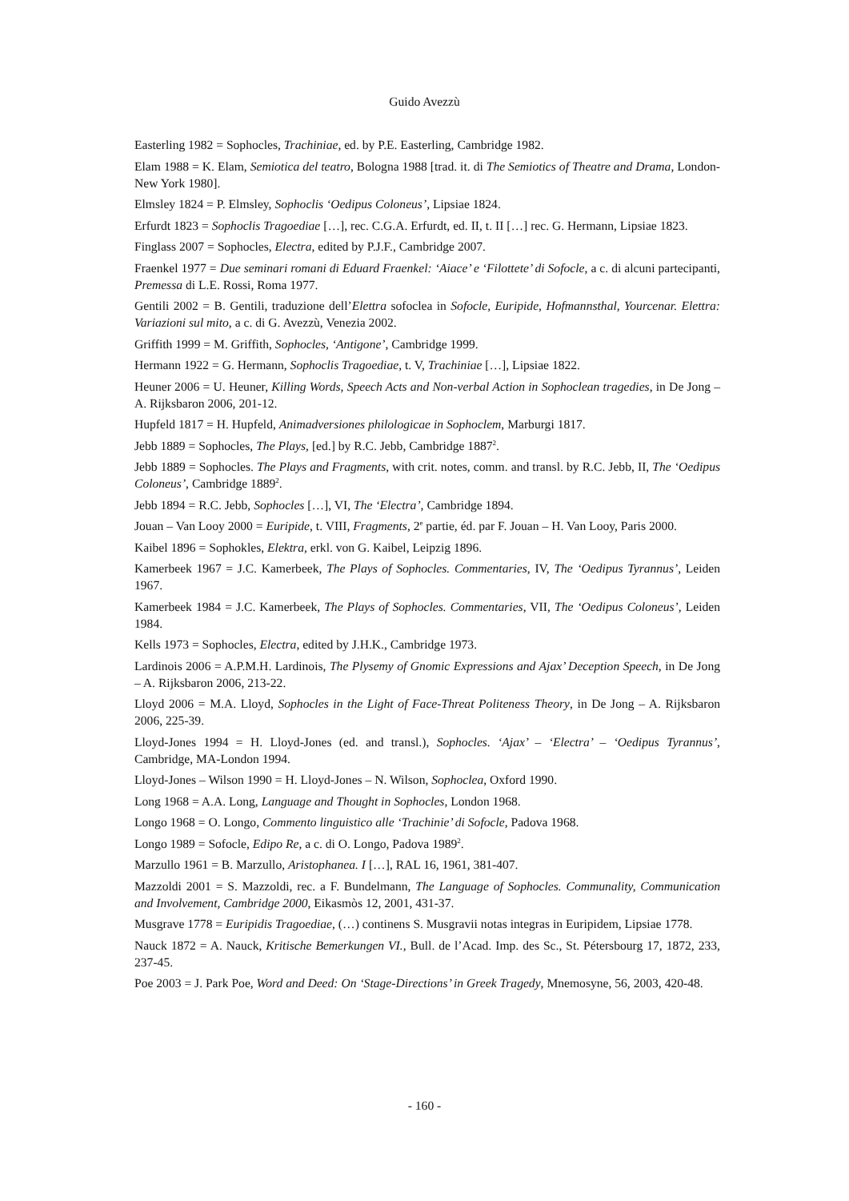Guido Avezzù
Easterling 1982 = Sophocles, Trachiniae, ed. by P.E. Easterling, Cambridge 1982.
Elam 1988 = K. Elam, Semiotica del teatro, Bologna 1988 [trad. it. di The Semiotics of Theatre and Drama, London-New York 1980].
Elmsley 1824 = P. Elmsley, Sophoclis ‘Oedipus Coloneus’, Lipsiae 1824.
Erfurdt 1823 = Sophoclis Tragoediae […], rec. C.G.A. Erfurdt, ed. II, t. II […] rec. G. Hermann, Lipsiae 1823.
Finglass 2007 = Sophocles, Electra, edited by P.J.F., Cambridge 2007.
Fraenkel 1977 = Due seminari romani di Eduard Fraenkel: ‘Aiace’ e ‘Filottete’ di Sofocle, a c. di alcuni partecipanti, Premessa di L.E. Rossi, Roma 1977.
Gentili 2002 = B. Gentili, traduzione dell’Elettra sofoclea in Sofocle, Euripide, Hofmannsthal, Yourcenar. Elettra: Variazioni sul mito, a c. di G. Avezzù, Venezia 2002.
Griffith 1999 = M. Griffith, Sophocles, ‘Antigone’, Cambridge 1999.
Hermann 1922 = G. Hermann, Sophoclis Tragoediae, t. V, Trachiniae […], Lipsiae 1822.
Heuner 2006 = U. Heuner, Killing Words, Speech Acts and Non-verbal Action in Sophoclean tragedies, in De Jong – A. Rijksbaron 2006, 201-12.
Hupfeld 1817 = H. Hupfeld, Animadversiones philologicae in Sophoclem, Marburgi 1817.
Jebb 1889 = Sophocles, The Plays, [ed.] by R.C. Jebb, Cambridge 1887<sup>2</sup>.
Jebb 1889 = Sophocles. The Plays and Fragments, with crit. notes, comm. and transl. by R.C. Jebb, II, The ‘Oedipus Coloneus’, Cambridge 1889<sup>2</sup>.
Jebb 1894 = R.C. Jebb, Sophocles […], VI, The ‘Electra’, Cambridge 1894.
Jouan – Van Looy 2000 = Euripide, t. VIII, Fragments, 2<sup>e</sup> partie, éd. par F. Jouan – H. Van Looy, Paris 2000.
Kaibel 1896 = Sophokles, Elektra, erkl. von G. Kaibel, Leipzig 1896.
Kamerbeek 1967 = J.C. Kamerbeek, The Plays of Sophocles. Commentaries, IV, The ‘Oedipus Tyrannus’, Leiden 1967.
Kamerbeek 1984 = J.C. Kamerbeek, The Plays of Sophocles. Commentaries, VII, The ‘Oedipus Coloneus’, Leiden 1984.
Kells 1973 = Sophocles, Electra, edited by J.H.K., Cambridge 1973.
Lardinois 2006 = A.P.M.H. Lardinois, The Plysemy of Gnomic Expressions and Ajax’ Deception Speech, in De Jong – A. Rijksbaron 2006, 213-22.
Lloyd 2006 = M.A. Lloyd, Sophocles in the Light of Face-Threat Politeness Theory, in De Jong – A. Rijksbaron 2006, 225-39.
Lloyd-Jones 1994 = H. Lloyd-Jones (ed. and transl.), Sophocles. ‘Ajax’ – ‘Electra’ – ‘Oedipus Tyrannus’, Cambridge, MA-London 1994.
Lloyd-Jones – Wilson 1990 = H. Lloyd-Jones – N. Wilson, Sophoclea, Oxford 1990.
Long 1968 = A.A. Long, Language and Thought in Sophocles, London 1968.
Longo 1968 = O. Longo, Commento linguistico alle ‘Trachinie’ di Sofocle, Padova 1968.
Longo 1989 = Sofocle, Edipo Re, a c. di O. Longo, Padova 1989<sup>2</sup>.
Marzullo 1961 = B. Marzullo, Aristophanea. I […], RAL 16, 1961, 381-407.
Mazzoldi 2001 = S. Mazzoldi, rec. a F. Bundelmann, The Language of Sophocles. Communality, Communication and Involvement, Cambridge 2000, Eikasmòs 12, 2001, 431-37.
Musgrave 1778 = Euripidis Tragoediae, (…) continens S. Musgravii notas integras in Euripidem, Lipsiae 1778.
Nauck 1872 = A. Nauck, Kritische Bemerkungen VI., Bull. de l’Acad. Imp. des Sc., St. Pétersbourg 17, 1872, 233, 237-45.
Poe 2003 = J. Park Poe, Word and Deed: On ‘Stage-Directions’ in Greek Tragedy, Mnemosyne, 56, 2003, 420-48.
- 160 -